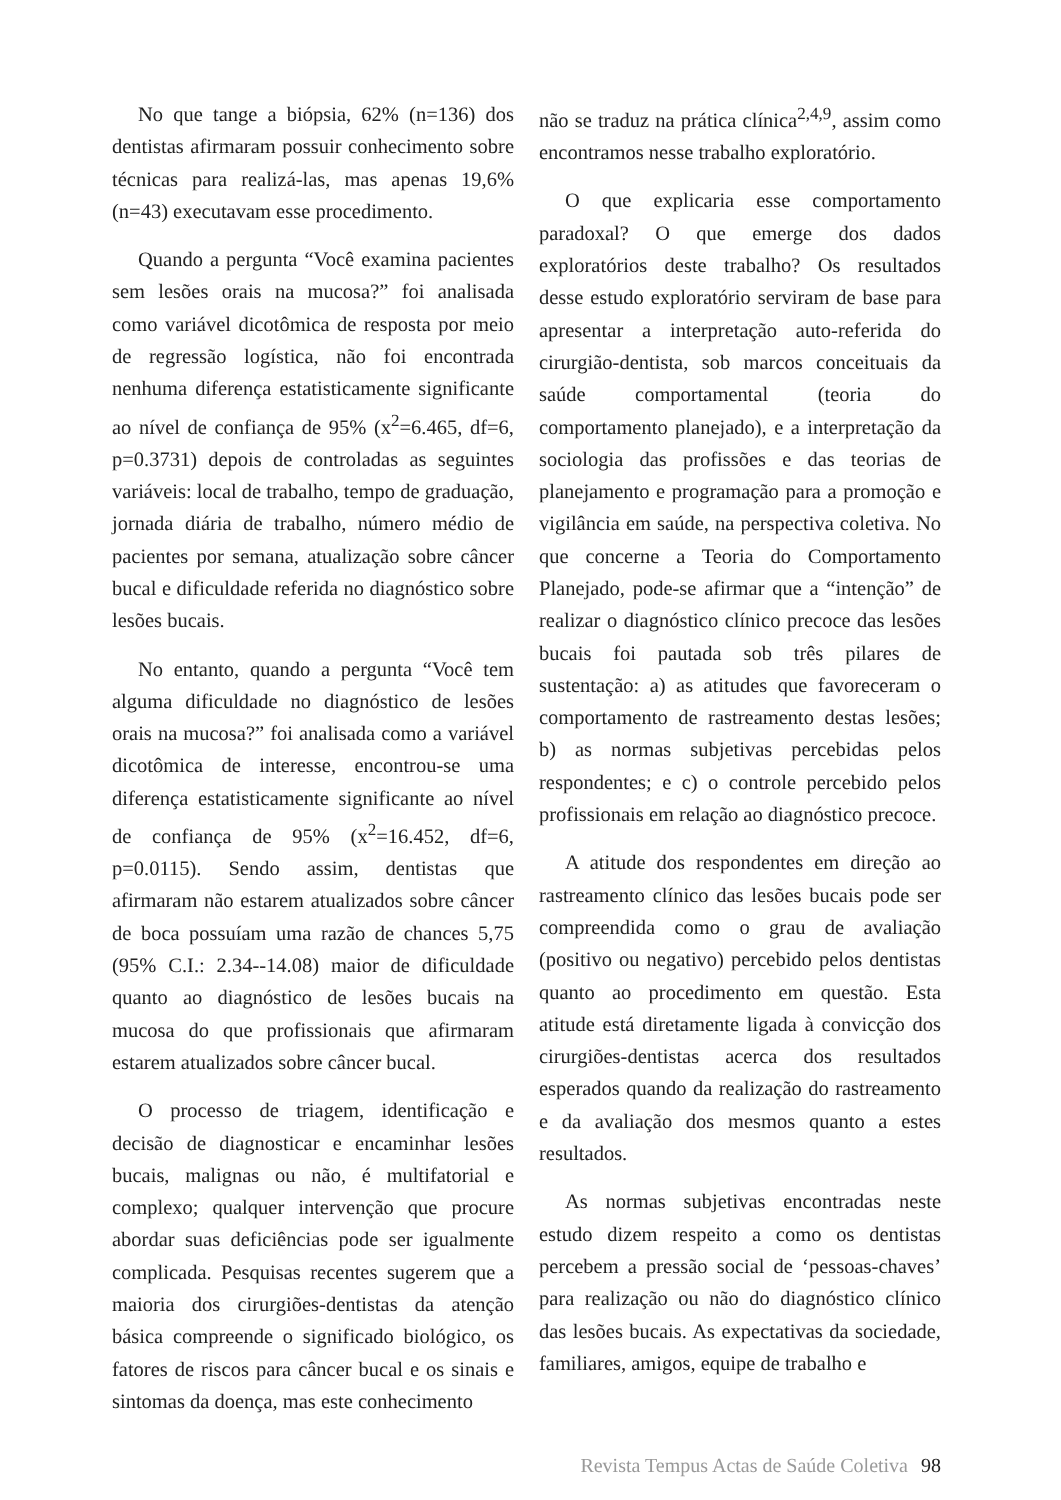No que tange a biópsia, 62% (n=136) dos dentistas afirmaram possuir conhecimento sobre técnicas para realizá-las, mas apenas 19,6% (n=43) executavam esse procedimento.
Quando a pergunta “Você examina pacientes sem lesões orais na mucosa?” foi analisada como variável dicotômica de resposta por meio de regressão logística, não foi encontrada nenhuma diferença estatisticamente significante ao nível de confiança de 95% (x<sup>2</sup>=6.465, df=6, p=0.3731) depois de controladas as seguintes variáveis: local de trabalho, tempo de graduação, jornada diária de trabalho, número médio de pacientes por semana, atualização sobre câncer bucal e dificuldade referida no diagnóstico sobre lesões bucais.
No entanto, quando a pergunta “Você tem alguma dificuldade no diagnóstico de lesões orais na mucosa?” foi analisada como a variável dicotômica de interesse, encontrou-se uma diferença estatisticamente significante ao nível de confiança de 95% (x<sup>2</sup>=16.452, df=6, p=0.0115). Sendo assim, dentistas que afirmaram não estarem atualizados sobre câncer de boca possuíam uma razão de chances 5,75 (95% C.I.: 2.34--14.08) maior de dificuldade quanto ao diagnóstico de lesões bucais na mucosa do que profissionais que afirmaram estarem atualizados sobre câncer bucal.
O processo de triagem, identificação e decisão de diagnosticar e encaminhar lesões bucais, malignas ou não, é multifatorial e complexo; qualquer intervenção que procure abordar suas deficiências pode ser igualmente complicada. Pesquisas recentes sugerem que a maioria dos cirurgiões-dentistas da atenção básica compreende o significado biológico, os fatores de riscos para câncer bucal e os sinais e sintomas da doença, mas este conhecimento
não se traduz na prática clínica<sup>2,4,9</sup>, assim como encontramos nesse trabalho exploratório.
O que explicaria esse comportamento paradoxal? O que emerge dos dados exploratórios deste trabalho? Os resultados desse estudo exploratório serviram de base para apresentar a interpretação auto-referida do cirurgião-dentista, sob marcos conceituais da saúde comportamental (teoria do comportamento planejado), e a interpretação da sociologia das profissões e das teorias de planejamento e programação para a promoção e vigilância em saúde, na perspectiva coletiva. No que concerne a Teoria do Comportamento Planejado, pode-se afirmar que a “intenção” de realizar o diagnóstico clínico precoce das lesões bucais foi pautada sob três pilares de sustentação: a) as atitudes que favoreceram o comportamento de rastreamento destas lesões; b) as normas subjetivas percebidas pelos respondentes; e c) o controle percebido pelos profissionais em relação ao diagnóstico precoce.
A atitude dos respondentes em direção ao rastreamento clínico das lesões bucais pode ser compreendida como o grau de avaliação (positivo ou negativo) percebido pelos dentistas quanto ao procedimento em questão. Esta atitude está diretamente ligada à convicção dos cirurgiões-dentistas acerca dos resultados esperados quando da realização do rastreamento e da avaliação dos mesmos quanto a estes resultados.
As normas subjetivas encontradas neste estudo dizem respeito a como os dentistas percebem a pressão social de ‘pessoas-chaves’ para realização ou não do diagnóstico clínico das lesões bucais. As expectativas da sociedade, familiares, amigos, equipe de trabalho e
Revista Tempus Actas de Saúde Coletiva 98